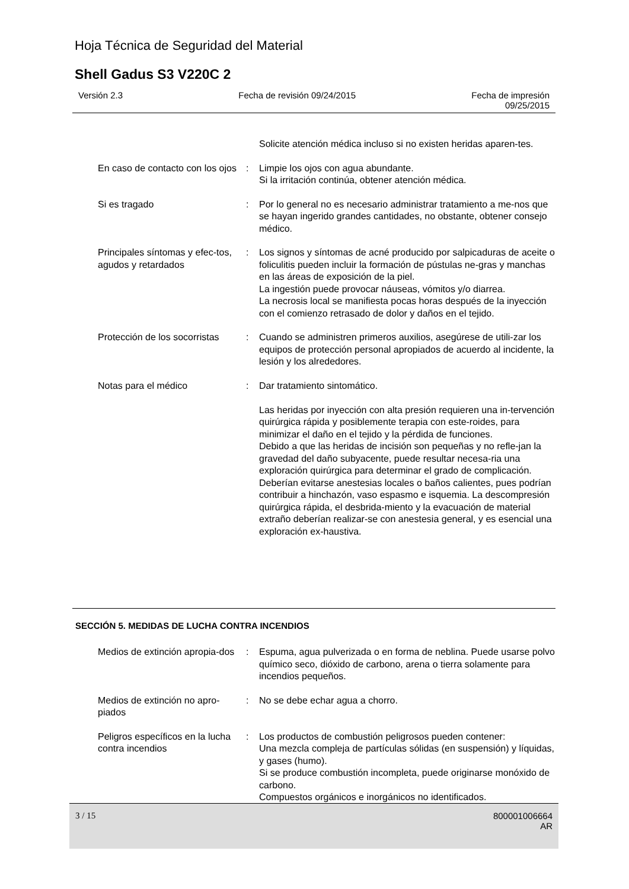Hoja Técnica de Seguridad del Material
Shell Gadus S3 V220C 2
Versión 2.3 Fecha de revisión 09/24/2015 Fecha de impresión
09/25/2015
Solicite atención médica incluso si no existen heridas aparen-tes.
En caso de contacto con los ojos
: Limpie los ojos con agua abundante.
Si la irritación continúa, obtener atención médica.
Si es tragado : Por lo general no es necesario administrar tratamiento a me-nos que se hayan ingerido grandes cantidades, no obstante, obtener consejo médico.
Principales síntomas y efec-tos, agudos y retardados
: Los signos y síntomas de acné producido por salpicaduras de aceite o foliculitis pueden incluir la formación de pústulas ne-gras y manchas en las áreas de exposición de la piel.
La ingestión puede provocar náuseas, vómitos y/o diarrea.
La necrosis local se manifiesta pocas horas después de la inyección con el comienzo retrasado de dolor y daños en el tejido.
Protección de los socorristas
: Cuando se administren primeros auxilios, asegúrese de utili-zar los equipos de protección personal apropiados de acuerdo al incidente, la lesión y los alrededores.
Notas para el médico : Dar tratamiento sintomático.
Las heridas por inyección con alta presión requieren una in-tervención quirúrgica rápida y posiblemente terapia con este-roides, para minimizar el daño en el tejido y la pérdida de funciones.
Debido a que las heridas de incisión son pequeñas y no refle-jan la gravedad del daño subyacente, puede resultar necesa-ria una exploración quirúrgica para determinar el grado de complicación. Deberían evitarse anestesias locales o baños calientes, pues podrían contribuir a hinchazón, vaso espasmo e isquemia. La descompresión quirúrgica rápida, el desbrida-miento y la evacuación de material extraño deberían realizar-se con anestesia general, y es esencial una exploración ex-haustiva.
SECCIÓN 5. MEDIDAS DE LUCHA CONTRA INCENDIOS
Medios de extinción apropia-dos
: Espuma, agua pulverizada o en forma de neblina. Puede usarse polvo químico seco, dióxido de carbono, arena o tierra solamente para incendios pequeños.
Medios de extinción no apro-piados
: No se debe echar agua a chorro.
Peligros específicos en la lucha contra incendios
: Los productos de combustión peligrosos pueden contener:
Una mezcla compleja de partículas sólidas (en suspensión) y líquidas, y gases (humo).
Si se produce combustión incompleta, puede originarse monóxido de carbono.
Compuestos orgánicos e inorgánicos no identificados.
3 / 15 800001006664
AR